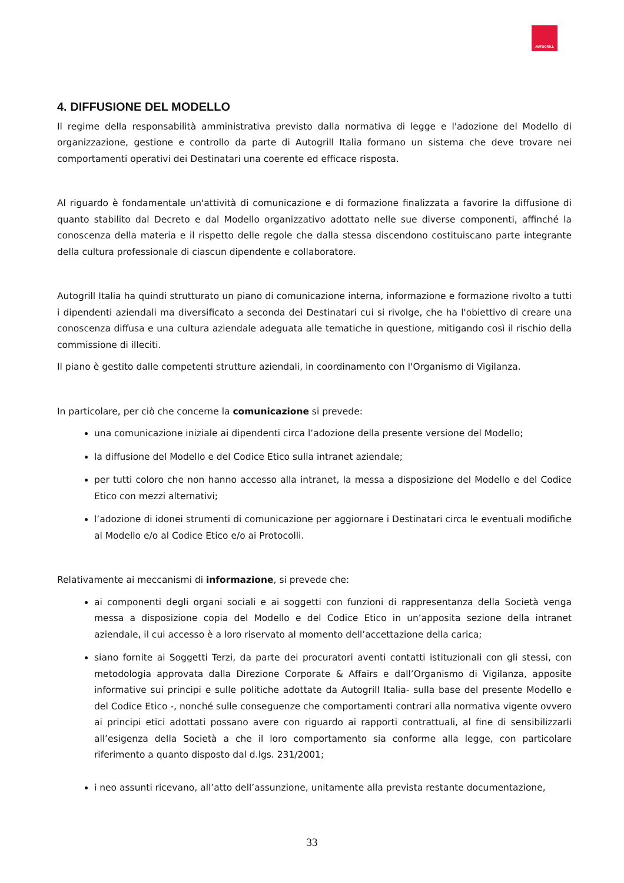AUTOGRILL
4. DIFFUSIONE DEL MODELLO
Il regime della responsabilità amministrativa previsto dalla normativa di legge e l'adozione del Modello di organizzazione, gestione e controllo da parte di Autogrill Italia formano un sistema che deve trovare nei comportamenti operativi dei Destinatari una coerente ed efficace risposta.
Al riguardo è fondamentale un'attività di comunicazione e di formazione finalizzata a favorire la diffusione di quanto stabilito dal Decreto e dal Modello organizzativo adottato nelle sue diverse componenti, affinché la conoscenza della materia e il rispetto delle regole che dalla stessa discendono costituiscano parte integrante della cultura professionale di ciascun dipendente e collaboratore.
Autogrill Italia ha quindi strutturato un piano di comunicazione interna, informazione e formazione rivolto a tutti i dipendenti aziendali ma diversificato a seconda dei Destinatari cui si rivolge, che ha l'obiettivo di creare una conoscenza diffusa e una cultura aziendale adeguata alle tematiche in questione, mitigando così il rischio della commissione di illeciti.
Il piano è gestito dalle competenti strutture aziendali, in coordinamento con l'Organismo di Vigilanza.
In particolare, per ciò che concerne la comunicazione si prevede:
una comunicazione iniziale ai dipendenti circa l’adozione della presente versione del Modello;
la diffusione del Modello e del Codice Etico sulla intranet aziendale;
per tutti coloro che non hanno accesso alla intranet, la messa a disposizione del Modello e del Codice Etico con mezzi alternativi;
l’adozione di idonei strumenti di comunicazione per aggiornare i Destinatari circa le eventuali modifiche al Modello e/o al Codice Etico e/o ai Protocolli.
Relativamente ai meccanismi di informazione, si prevede che:
ai componenti degli organi sociali e ai soggetti con funzioni di rappresentanza della Società venga messa a disposizione copia del Modello e del Codice Etico in un’apposita sezione della intranet aziendale, il cui accesso è a loro riservato al momento dell’accettazione della carica;
siano fornite ai Soggetti Terzi, da parte dei procuratori aventi contatti istituzionali con gli stessi, con metodologia approvata dalla Direzione Corporate & Affairs e dall’Organismo di Vigilanza, apposite informative sui principi e sulle politiche adottate da Autogrill Italia- sulla base del presente Modello e del Codice Etico -, nonché sulle conseguenze che comportamenti contrari alla normativa vigente ovvero ai principi etici adottati possano avere con riguardo ai rapporti contrattuali, al fine di sensibilizzarli all’esigenza della Società a che il loro comportamento sia conforme alla legge, con particolare riferimento a quanto disposto dal d.lgs. 231/2001;
i neo assunti ricevano, all’atto dell’assunzione, unitamente alla prevista restante documentazione,
33